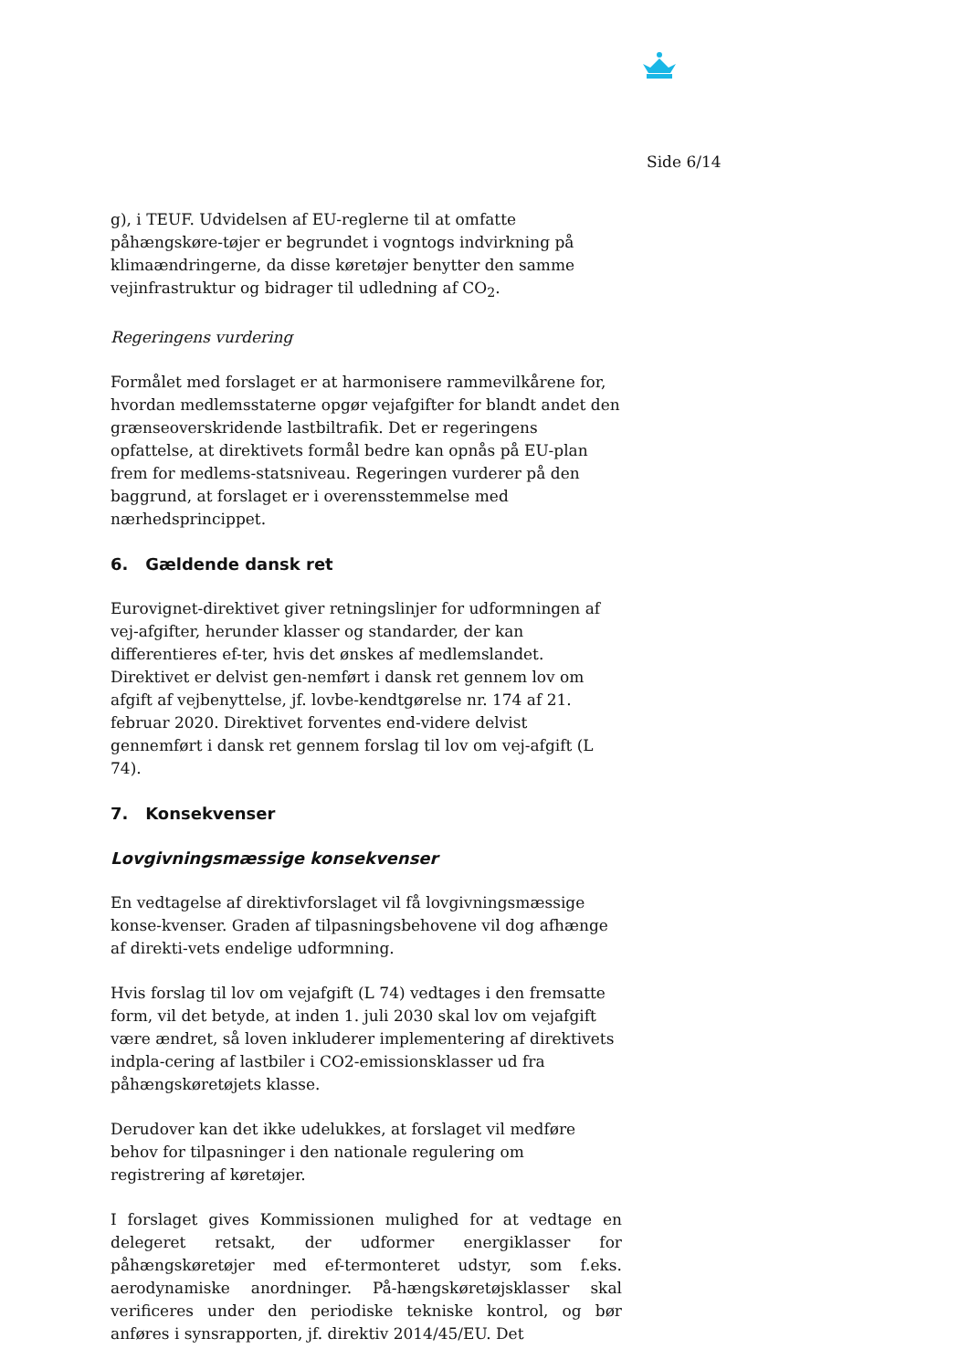Side 6/14
g), i TEUF. Udvidelsen af EU-reglerne til at omfatte påhængskøre-tøjer er begrundet i vogntogs indvirkning på klimaændringerne, da disse køretøjer benytter den samme vejinfrastruktur og bidrager til udledning af CO<sub>2</sub>.
Regeringens vurdering
Formålet med forslaget er at harmonisere rammevilkårene for, hvordan medlemsstaterne opgør vejafgifter for blandt andet den grænseoverskridende lastbiltrafik. Det er regeringens opfattelse, at direktivets formål bedre kan opnås på EU-plan frem for medlems-statsniveau. Regeringen vurderer på den baggrund, at forslaget er i overensstemmelse med nærhedsprincippet.
6. Gældende dansk ret
Eurovignet-direktivet giver retningslinjer for udformningen af vej-afgifter, herunder klasser og standarder, der kan differentieres ef-ter, hvis det ønskes af medlemslandet. Direktivet er delvist gen-nemført i dansk ret gennem lov om afgift af vejbenyttelse, jf. lovbe-kendtgørelse nr. 174 af 21. februar 2020. Direktivet forventes end-videre delvist gennemført i dansk ret gennem forslag til lov om vej-afgift (L 74).
7. Konsekvenser
Lovgivningsmæssige konsekvenser
En vedtagelse af direktivforslaget vil få lovgivningsmæssige konse-kvenser. Graden af tilpasningsbehovene vil dog afhænge af direkti-vets endelige udformning.
Hvis forslag til lov om vejafgift (L 74) vedtages i den fremsatte form, vil det betyde, at inden 1. juli 2030 skal lov om vejafgift være ændret, så loven inkluderer implementering af direktivets indpla-cering af lastbiler i CO2-emissionsklasser ud fra påhængskøretøjets klasse.
Derudover kan det ikke udelukkes, at forslaget vil medføre behov for tilpasninger i den nationale regulering om registrering af køretøjer.
I forslaget gives Kommissionen mulighed for at vedtage en delegeret retsakt, der udformer energiklasser for påhængskøretøjer med ef-termonteret udstyr, som f.eks. aerodynamiske anordninger. På-hængskøretøjsklasser skal verificeres under den periodiske tekniske kontrol, og bør anføres i synsrapporten, jf. direktiv 2014/45/EU. Det